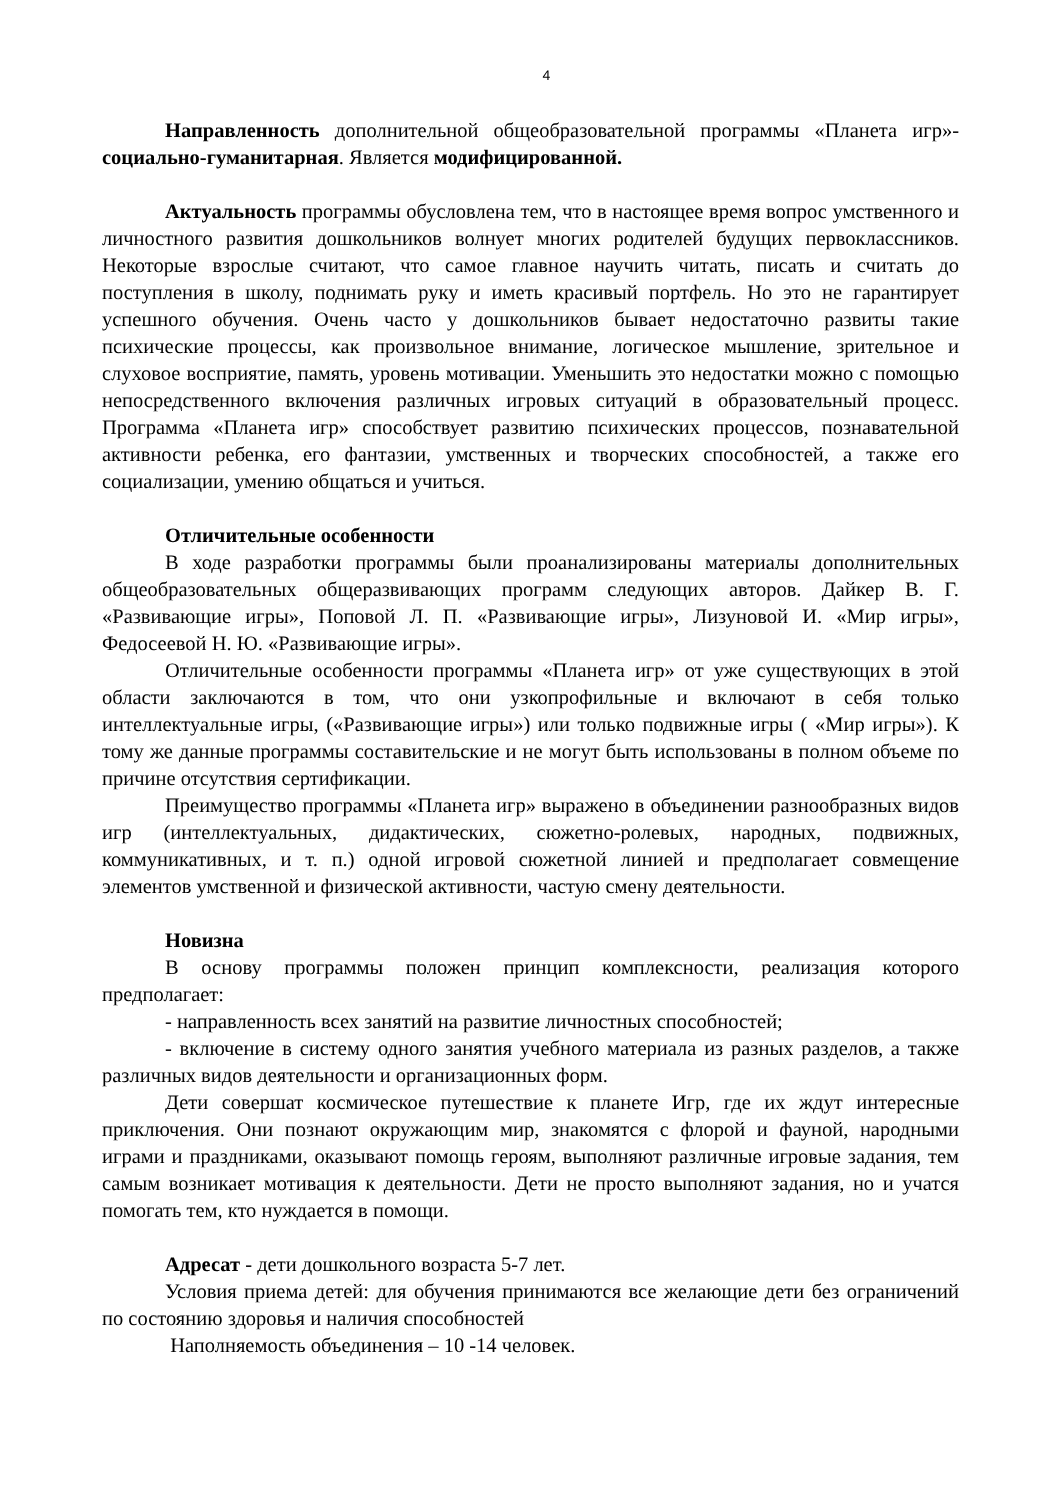4
Направленность дополнительной общеобразовательной программы «Планета игр»- социально-гуманитарная. Является модифицированной.
Актуальность программы обусловлена тем, что в настоящее время вопрос умственного и личностного развития дошкольников волнует многих родителей будущих первоклассников. Некоторые взрослые считают, что самое главное научить читать, писать и считать до поступления в школу, поднимать руку и иметь красивый портфель. Но это не гарантирует успешного обучения. Очень часто у дошкольников бывает недостаточно развиты такие психические процессы, как произвольное внимание, логическое мышление, зрительное и слуховое восприятие, память, уровень мотивации. Уменьшить это недостатки можно с помощью непосредственного включения различных игровых ситуаций в образовательный процесс. Программа «Планета игр» способствует развитию психических процессов, познавательной активности ребенка, его фантазии, умственных и творческих способностей, а также его социализации, умению общаться и учиться.
Отличительные особенности
В ходе разработки программы были проанализированы материалы дополнительных общеобразовательных общеразвивающих программ следующих авторов. Дайкер В. Г. «Развивающие игры», Поповой Л. П. «Развивающие игры», Лизуновой И. «Мир игры», Федосеевой Н. Ю. «Развивающие игры».
Отличительные особенности программы «Планета игр» от уже существующих в этой области заключаются в том, что они узкопрофильные и включают в себя только интеллектуальные игры, («Развивающие игры») или только подвижные игры ( «Мир игры»). К тому же данные программы составительские и не могут быть использованы в полном объеме по причине отсутствия сертификации.
Преимущество программы «Планета игр» выражено в объединении разнообразных видов игр (интеллектуальных, дидактических, сюжетно-ролевых, народных, подвижных, коммуникативных, и т. п.) одной игровой сюжетной линией и предполагает совмещение элементов умственной и физической активности, частую смену деятельности.
Новизна
В основу программы положен принцип комплексности, реализация которого предполагает:
- направленность всех занятий на развитие личностных способностей;
- включение в систему одного занятия учебного материала из разных разделов, а также различных видов деятельности и организационных форм.
Дети совершат космическое путешествие к планете Игр, где их ждут интересные приключения. Они познают окружающим мир, знакомятся с флорой и фауной, народными играми и праздниками, оказывают помощь героям, выполняют различные игровые задания, тем самым возникает мотивация к деятельности. Дети не просто выполняют задания, но и учатся помогать тем, кто нуждается в помощи.
Адресат - дети дошкольного возраста 5-7 лет.
Условия приема детей: для обучения принимаются все желающие дети без ограничений по состоянию здоровья и наличия способностей
Наполняемость объединения – 10 -14 человек.